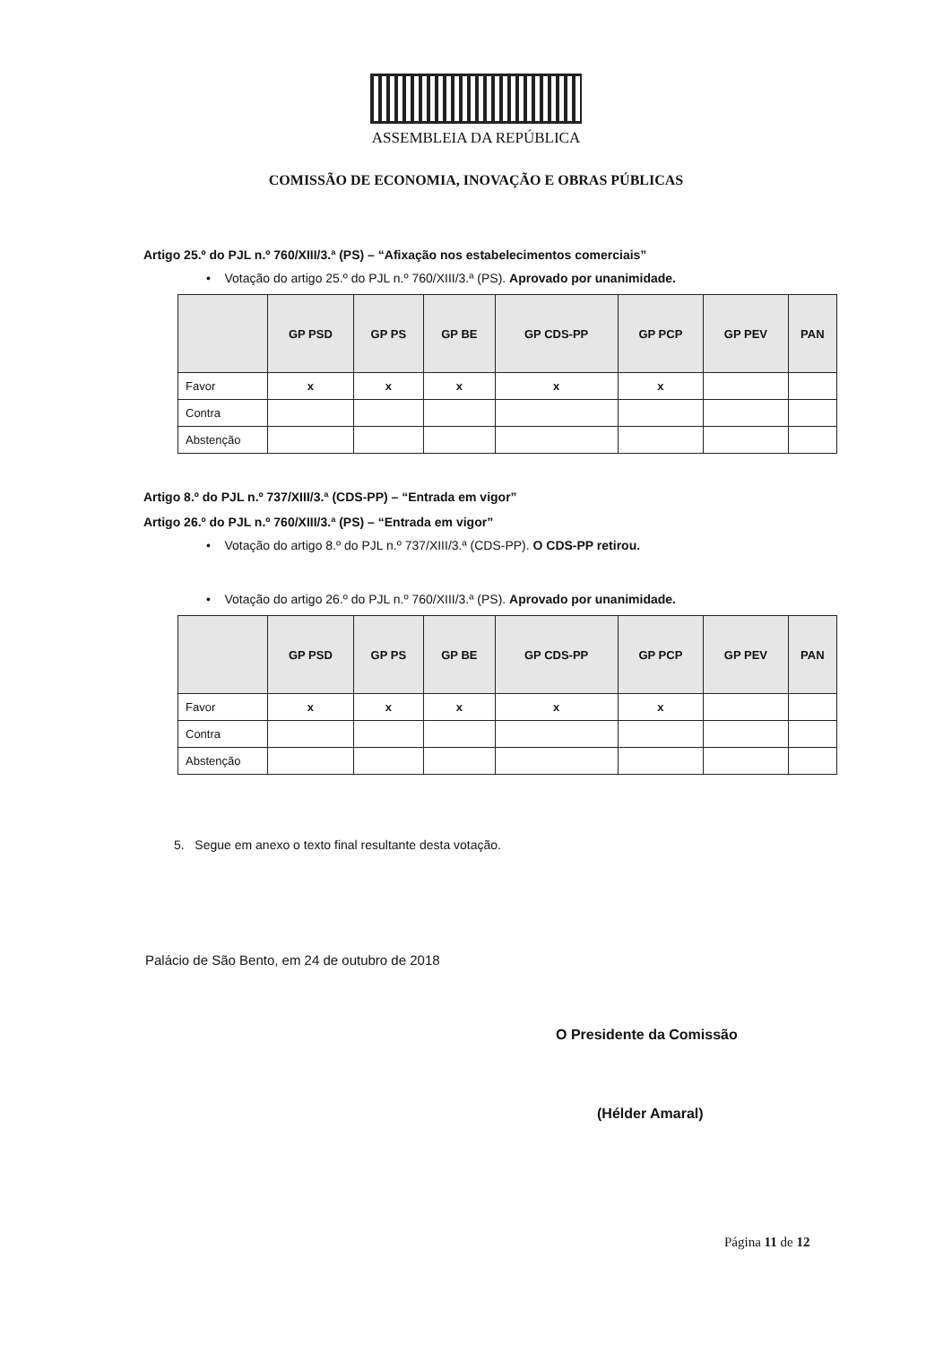ASSEMBLEIA DA REPÚBLICA
COMISSÃO DE ECONOMIA, INOVAÇÃO E OBRAS PÚBLICAS
Artigo 25.º do PJL n.º 760/XIII/3.ª (PS) – “Afixação nos estabelecimentos comerciais”
• Votação do artigo 25.º do PJL n.º 760/XIII/3.ª (PS). Aprovado por unanimidade.
| | GP PSD | GP PS | GP BE | GP CDS-PP | GP PCP | GP PEV | PAN |
| --- | --- | --- | --- | --- | --- | --- | --- |
| Favor | x | x | x | x | x | | |
| Contra | | | | | | | |
| Abstenção | | | | | | | |
Artigo 8.º do PJL n.º 737/XIII/3.ª (CDS-PP) – “Entrada em vigor”
Artigo 26.º do PJL n.º 760/XIII/3.ª (PS) – “Entrada em vigor”
• Votação do artigo 8.º do PJL n.º 737/XIII/3.ª (CDS-PP). O CDS-PP retirou.
• Votação do artigo 26.º do PJL n.º 760/XIII/3.ª (PS). Aprovado por unanimidade.
| | GP PSD | GP PS | GP BE | GP CDS-PP | GP PCP | GP PEV | PAN |
| --- | --- | --- | --- | --- | --- | --- | --- |
| Favor | x | x | x | x | x | | |
| Contra | | | | | | | |
| Abstenção | | | | | | | |
5. Segue em anexo o texto final resultante desta votação.
Palácio de São Bento, em 24 de outubro de 2018
O Presidente da Comissão
(Hélder Amaral)
Página 11 de 12